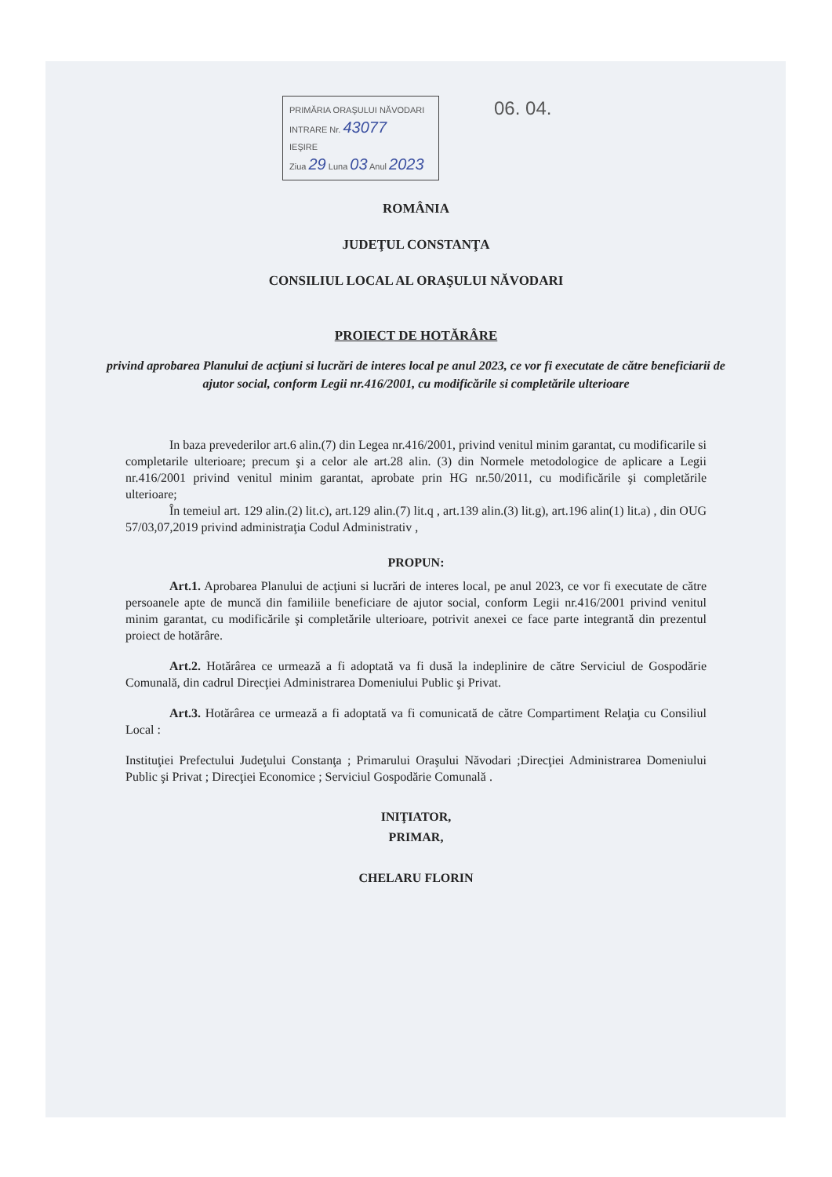06. 04.
PRIMĂRIA ORAŞULUI NĂVODARI
INTRARE Nr. 43077
IEŞIRE
Ziua 29 Luna 03 Anul 2023
ROMÂNIA
JUDEŢUL CONSTANŢA
CONSILIUL LOCAL AL ORAŞULUI NĂVODARI
PROIECT DE HOTĂRÂRE
privind aprobarea Planului de acţiuni si lucrări de interes local pe anul 2023, ce vor fi executate de către beneficiarii de ajutor social, conform Legii nr.416/2001, cu modificările si completările ulterioare
In baza prevederilor art.6 alin.(7) din Legea nr.416/2001, privind venitul minim garantat, cu modificarile si completarile ulterioare; precum şi a celor ale art.28 alin. (3) din Normele metodologice de aplicare a Legii nr.416/2001 privind venitul minim garantat, aprobate prin HG nr.50/2011, cu modificările şi completările ulterioare;
În temeiul art. 129 alin.(2) lit.c), art.129 alin.(7) lit.q , art.139 alin.(3) lit.g), art.196 alin(1) lit.a) , din OUG 57/03,07,2019 privind administraţia Codul Administrativ ,
PROPUN:
Art.1. Aprobarea Planului de acţiuni si lucrări de interes local, pe anul 2023, ce vor fi executate de către persoanele apte de muncă din familiile beneficiare de ajutor social, conform Legii nr.416/2001 privind venitul minim garantat, cu modificările şi completările ulterioare, potrivit anexei ce face parte integrantă din prezentul proiect de hotărâre.
Art.2. Hotărârea ce urmează a fi adoptată va fi dusă la indeplinire de către Serviciul de Gospodărie Comunală, din cadrul Direcţiei Administrarea Domeniului Public şi Privat.
Art.3. Hotărârea ce urmează a fi adoptată va fi comunicată de către Compartiment Relaţia cu Consiliul Local :
Instituţiei Prefectului Judeţului Constanţa ; Primarului Oraşului Năvodari ;Direcţiei Administrarea Domeniului Public şi Privat ; Direcţiei Economice ; Serviciul Gospodărie Comunală .
INIŢIATOR,
PRIMAR,
CHELARU FLORIN